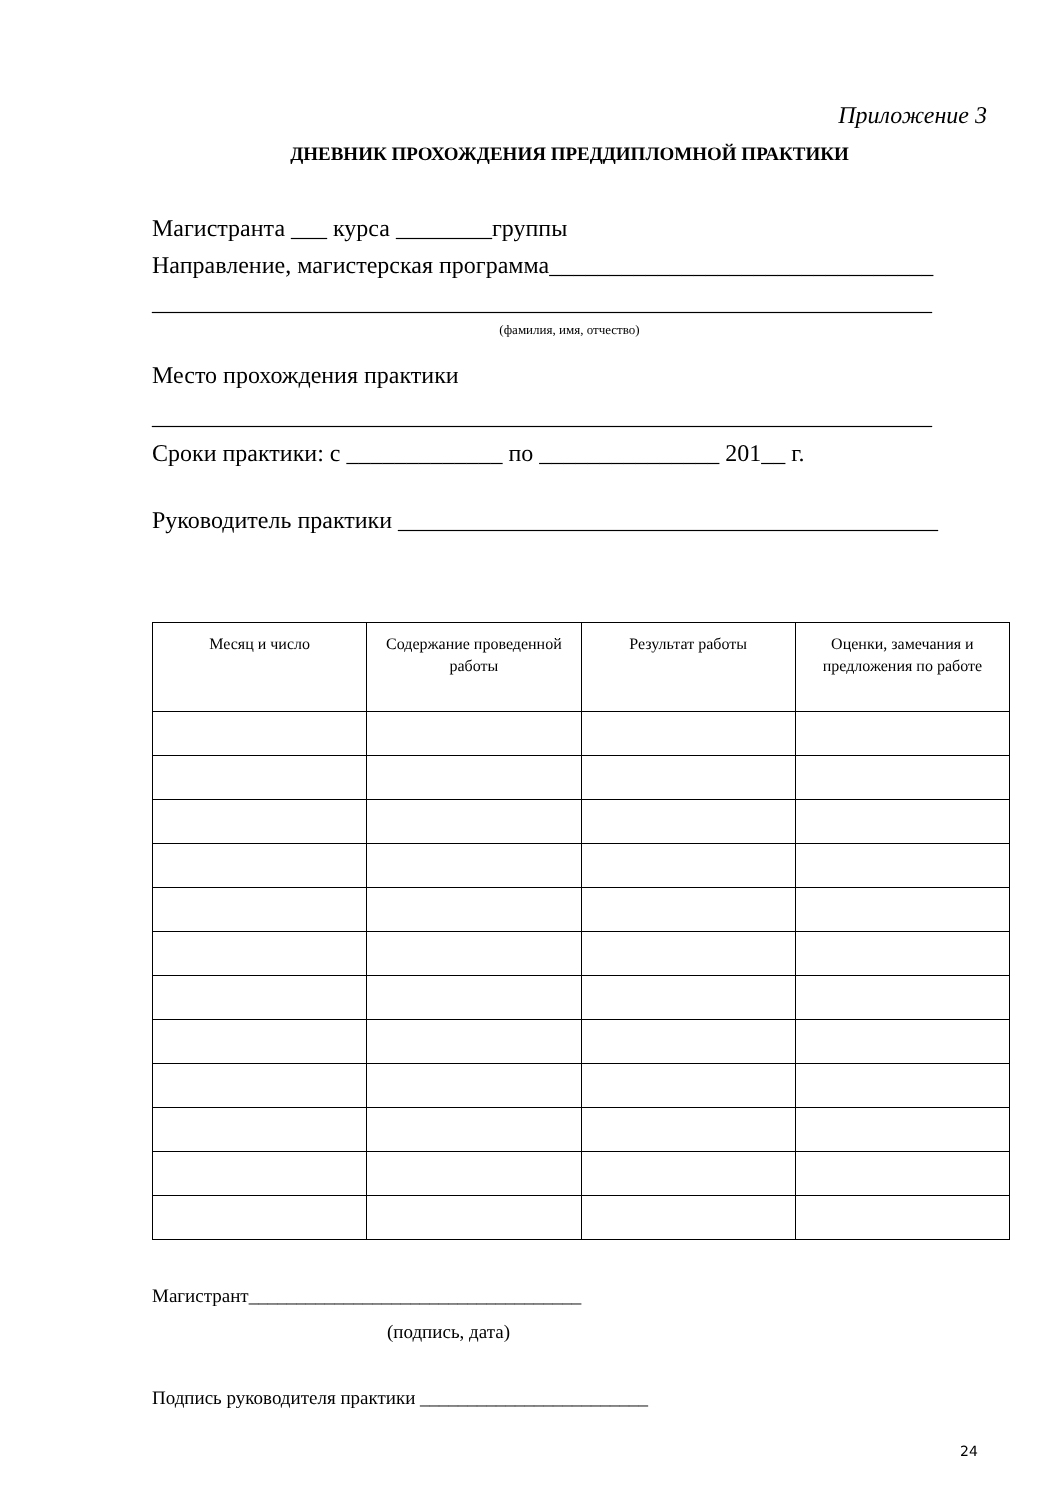Приложение 3
ДНЕВНИК ПРОХОЖДЕНИЯ ПРЕДДИПЛОМНОЙ ПРАКТИКИ
Магистранта ___ курса ________группы
Направление, магистерская программа________________________________
_________________________________________________________________
(фамилия, имя, отчество)
Место прохождения практики
_________________________________________________________________
Сроки практики: с _____________ по _______________ 201__ г.
Руководитель практики _____________________________________________
| Месяц и число | Содержание проведенной работы | Результат работы | Оценки, замечания и предложения по работе |
| --- | --- | --- | --- |
Магистрант___________________________________
(подпись, дата)
Подпись руководителя практики ________________________
24